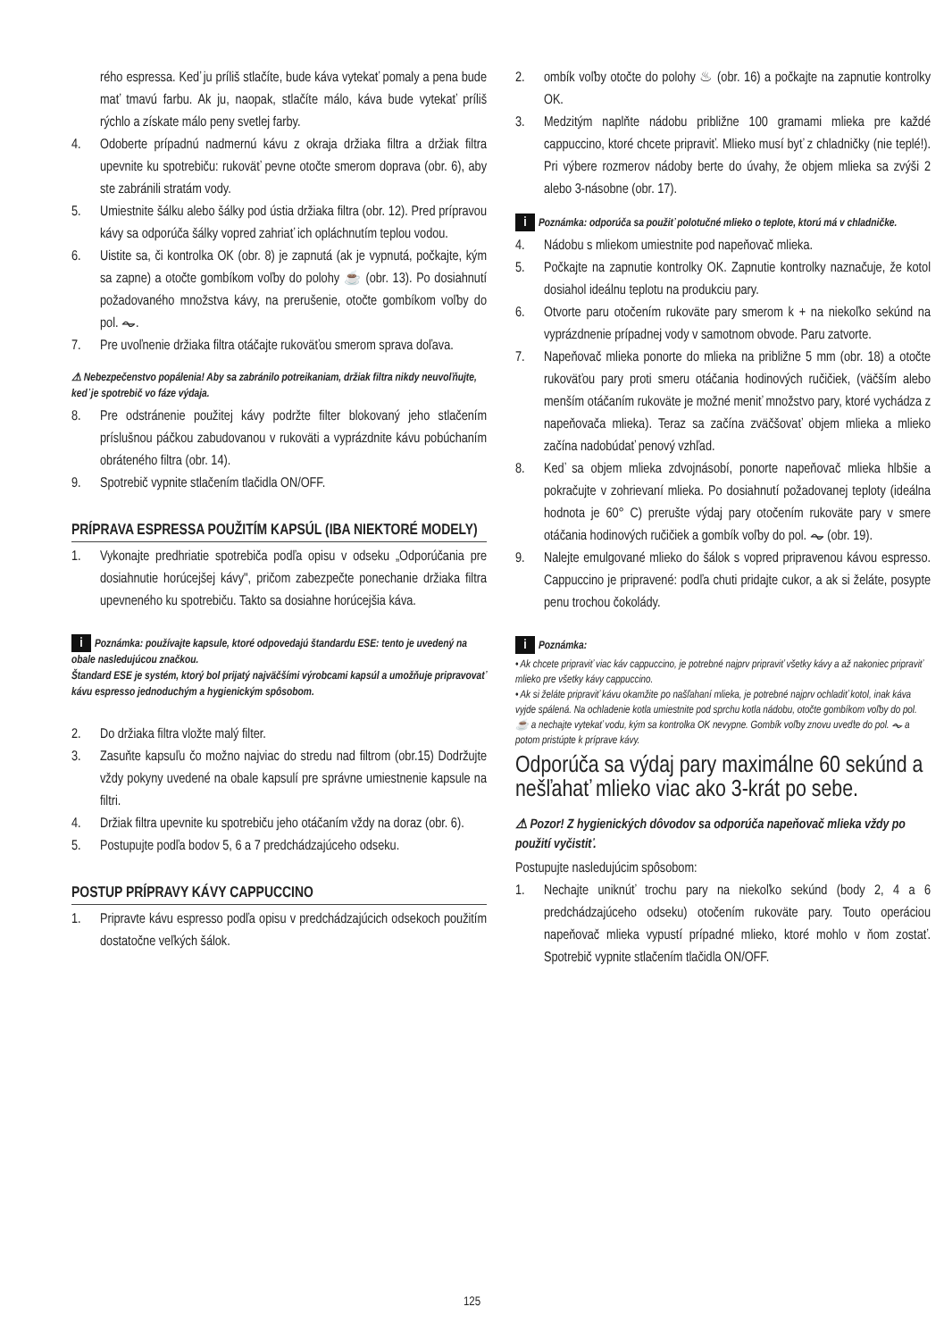rého espressa. Keď ju príliš stlačíte, bude káva vytekať pomaly a pena bude mať tmavú farbu. Ak ju, naopak, stlačíte málo, káva bude vytekať príliš rýchlo a získate málo peny svetlej farby.
4. Odoberte prípadnú nadmernú kávu z okraja držiaka filtra a držiak filtra upevnite ku spotrebiču: rukoväť pevne otočte smerom doprava (obr. 6), aby ste zabránili stratám vody.
5. Umiestnite šálku alebo šálky pod ústia držiaka filtra (obr. 12). Pred prípravou kávy sa odporúča šálky vopred zahriať ich opláchnutím teplou vodou.
6. Uistite sa, či kontrolka OK (obr. 8) je zapnutá (ak je vypnutá, počkajte, kým sa zapne) a otočte gombíkom voľby do polohy ☕ (obr. 13). Po dosiahnutí požadovaného množstva kávy, na prerušenie, otočte gombíkom voľby do pol. ⏦.
7. Pre uvoľnenie držiaka filtra otáčajte rukoväťou smerom sprava doľava.
⚠ Nebezpečenstvo popálenia! Aby sa zabránilo potreikaniam, držiak filtra nikdy neuvoľňujte, keď je spotrebič vo fáze výdaja.
8. Pre odstránenie použitej kávy podržte filter blokovaný jeho stlačením príslušnou páčkou zabudovanou v rukoväti a vyprázdnite kávu pobúchaním obráteného filtra (obr. 14).
9. Spotrebič vypnite stlačením tlačidla ON/OFF.
PRÍPRAVA ESPRESSA POUŽITÍM KAPSÚL (IBA NIEKTORÉ MODELY)
1. Vykonajte predhriatie spotrebiča podľa opisu v odseku „Odporúčania pre dosiahnutie horúcejšej kávy", pričom zabezpečte ponechanie držiaka filtra upevneného ku spotrebiču. Takto sa dosiahne horúcejšia káva.
i Poznámka: používajte kapsule, ktoré odpovedajú štandardu ESE: tento je uvedený na obale nasledujúcou značkou.
Štandard ESE je systém, ktorý bol prijatý najväčšími výrobcami kapsúl a umožňuje pripravovať kávu espresso jednoduchým a hygienickým spôsobom.
2. Do držiaka filtra vložte malý filter.
3. Zasuňte kapsuľu čo možno najviac do stredu nad filtrom (obr.15) Dodržujte vždy pokyny uvedené na obale kapsulí pre správne umiestnenie kapsule na filtri.
4. Držiak filtra upevnite ku spotrebiču jeho otáčaním vždy na doraz (obr. 6).
5. Postupujte podľa bodov 5, 6 a 7 predchádzajúceho odseku.
POSTUP PRÍPRAVY KÁVY CAPPUCCINO
1. Pripravte kávu espresso podľa opisu v predchádzajúcich odsekoch použitím dostatočne veľkých šálok.
2. ombík voľby otočte do polohy ♨ (obr. 16) a počkajte na zapnutie kontrolky OK.
3. Medzitým naplňte nádobu približne 100 gramami mlieka pre každé cappuccino, ktoré chcete pripraviť. Mlieko musí byť z chladničky (nie teplé!). Pri výbere rozmerov nádoby berte do úvahy, že objem mlieka sa zvýši 2 alebo 3-násobne (obr. 17).
i Poznámka: odporúča sa použiť polotučné mlieko o teplote, ktorú má v chladničke.
4. Nádobu s mliekom umiestnite pod napeňovač mlieka.
5. Počkajte na zapnutie kontrolky OK. Zapnutie kontrolky naznačuje, že kotol dosiahol ideálnu teplotu na produkciu pary.
6. Otvorte paru otočením rukoväte pary smerom k + na niekoľko sekúnd na vyprázdnenie prípadnej vody v samotnom obvode. Paru zatvorte.
7. Napeňovač mlieka ponorte do mlieka na približne 5 mm (obr. 18) a otočte rukoväťou pary proti smeru otáčania hodinových ručičiek, (väčším alebo menším otáčaním rukoväte je možné meniť množstvo pary, ktoré vychádza z napeňovača mlieka). Teraz sa začína zväčšovať objem mlieka a mlieko začína nadobúdať penový vzhľad.
8. Keď sa objem mlieka zdvojnásobí, ponorte napeňovač mlieka hlbšie a pokračujte v zohrievaní mlieka. Po dosiahnutí požadovanej teploty (ideálna hodnota je 60° C) prerušte výdaj pary otočením rukoväte pary v smere otáčania hodinových ručičiek a gombík voľby do pol. ⏦ (obr. 19).
9. Nalejte emulgované mlieko do šálok s vopred pripravenou kávou espresso. Cappuccino je pripravené: podľa chuti pridajte cukor, a ak si želáte, posypte penu trochou čokolády.
i Poznámka:
• Ak chcete pripraviť viac káv cappuccino, je potrebné najprv pripraviť všetky kávy a až nakoniec pripraviť mlieko pre všetky kávy cappuccino.
• Ak si želáte pripraviť kávu okamžite po našľahaní mlieka, je potrebné najprv ochladiť kotol, inak káva vyjde spálená. Na ochladenie kotla umiestnite pod sprchu kotla nádobu, otočte gombíkom voľby do pol. ☕ a nechajte vytekať vodu, kým sa kontrolka OK nevypne. Gombík voľby znovu uveďte do pol. ⏦ a potom pristúpte k príprave kávy.
Odporúča sa výdaj pary maximálne 60 sekúnd a nešľahať mlieko viac ako 3-krát po sebe.
⚠ Pozor! Z hygienických dôvodov sa odporúča napeňovač mlieka vždy po použití vyčistiť.
Postupujte nasledujúcim spôsobom:
1. Nechajte uniknúť trochu pary na niekoľko sekúnd (body 2, 4 a 6 predchádzajúceho odseku) otočením rukoväte pary. Touto operáciou napeňovač mlieka vypustí prípadné mlieko, ktoré mohlo v ňom zostať. Spotrebič vypnite stlačením tlačidla ON/OFF.
125